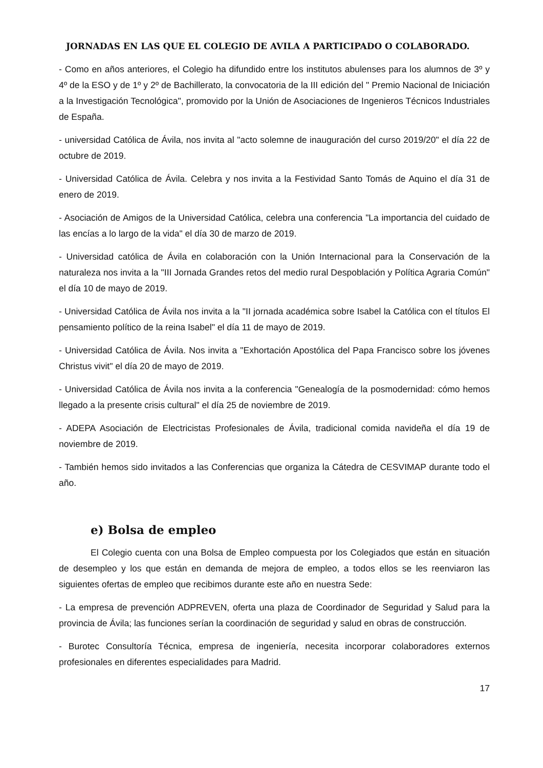JORNADAS EN LAS QUE EL COLEGIO DE AVILA A PARTICIPADO O COLABORADO.
- Como en años anteriores, el Colegio ha difundido entre los institutos abulenses para los alumnos de 3º y 4º de la ESO y de 1º y 2º de Bachillerato, la convocatoria de la III edición del " Premio Nacional de Iniciación a la Investigación Tecnológica", promovido por la Unión de Asociaciones de Ingenieros Técnicos Industriales de España.
- universidad Católica de Ávila, nos invita al "acto solemne de inauguración del curso 2019/20" el día 22 de octubre de 2019.
- Universidad Católica de Ávila. Celebra y nos invita a la Festividad Santo Tomás de Aquino el día 31 de enero de 2019.
- Asociación de Amigos de la Universidad Católica, celebra una conferencia "La importancia del cuidado de las encías a lo largo de la vida" el día 30 de marzo de 2019.
- Universidad católica de Ávila en colaboración con la Unión Internacional para la Conservación de la naturaleza nos invita a la "III Jornada Grandes retos del medio rural Despoblación y Política Agraria Común" el día 10 de mayo de 2019.
- Universidad Católica de Ávila nos invita a la "II jornada académica sobre Isabel la Católica con el títulos El pensamiento político de la reina Isabel" el día 11 de mayo de 2019.
- Universidad Católica de Ávila. Nos invita a "Exhortación Apostólica del Papa Francisco sobre los jóvenes Christus vivit" el día 20 de mayo de 2019.
- Universidad Católica de Ávila nos invita a la conferencia "Genealogía de la posmodernidad: cómo hemos llegado a la presente crisis cultural" el día 25 de noviembre de 2019.
- ADEPA Asociación de Electricistas Profesionales de Ávila, tradicional comida navideña el día 19 de noviembre de 2019.
- También hemos sido invitados a las Conferencias que organiza la Cátedra de CESVIMAP durante todo el año.
e) Bolsa de empleo
El Colegio cuenta con una Bolsa de Empleo compuesta por los Colegiados que están en situación de desempleo y los que están en demanda de mejora de empleo, a todos ellos se les reenviaron las siguientes ofertas de empleo que recibimos durante este año en nuestra Sede:
- La empresa de prevención ADPREVEN, oferta una plaza de Coordinador de Seguridad y Salud para la provincia de Ávila; las funciones serían la coordinación de seguridad y salud en obras de construcción.
- Burotec Consultoría Técnica, empresa de ingeniería, necesita incorporar colaboradores externos profesionales en diferentes especialidades para Madrid.
17